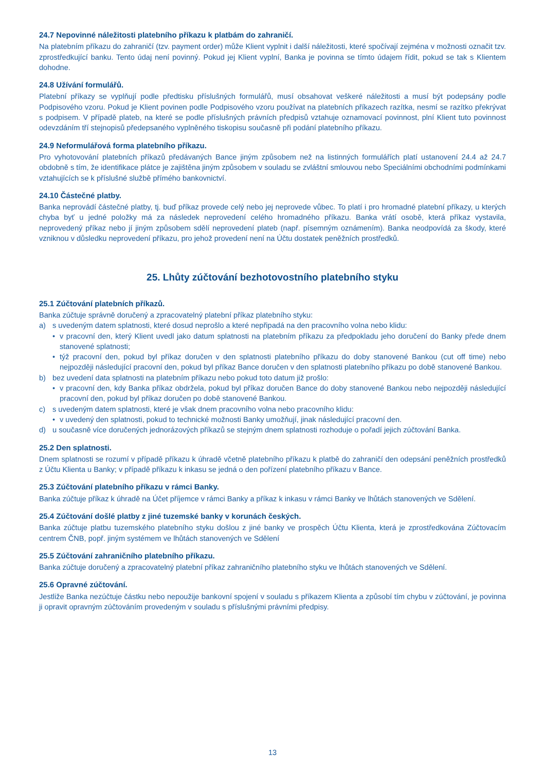24.7 Nepovinné náležitosti platebního příkazu k platbám do zahraničí.
Na platebním příkazu do zahraničí (tzv. payment order) může Klient vyplnit i další náležitosti, které spočívají zejména v možnosti označit tzv. zprostředkující banku. Tento údaj není povinný. Pokud jej Klient vyplní, Banka je povinna se tímto údajem řídit, pokud se tak s Klientem dohodne.
24.8 Užívání formulářů.
Platební příkazy se vyplňují podle předtisku příslušných formulářů, musí obsahovat veškeré náležitosti a musí být podepsány podle Podpisového vzoru. Pokud je Klient povinen podle Podpisového vzoru používat na platebních příkazech razítka, nesmí se razítko překrývat s podpisem. V případě plateb, na které se podle příslušných právních předpisů vztahuje oznamovací povinnost, plní Klient tuto povinnost odevzdáním tří stejnopisů předepsaného vyplněného tiskopisu současně při podání platebního příkazu.
24.9 Neformulářová forma platebního příkazu.
Pro vyhotovování platebních příkazů předávaných Bance jiným způsobem než na listinných formulářích platí ustanovení 24.4 až 24.7 obdobně s tím, že identifikace plátce je zajištěna jiným způsobem v souladu se zvláštní smlouvou nebo Speciálními obchodními podmínkami vztahujících se k příslušné službě přímého bankovnictví.
24.10 Částečné platby.
Banka neprovádí částečné platby, tj. buď příkaz provede celý nebo jej neprovede vůbec. To platí i pro hromadné platební příkazy, u kterých chyba byť u jedné položky má za následek neprovedení celého hromadného příkazu. Banka vrátí osobě, která příkaz vystavila, neprovedený příkaz nebo jí jiným způsobem sdělí neprovedení plateb (např. písemným oznámením). Banka neodpovídá za škody, které vzniknou v důsledku neprovedení příkazu, pro jehož provedení není na Účtu dostatek peněžních prostředků.
25. Lhůty zúčtování bezhotovostního platebního styku
25.1 Zúčtování platebních příkazů.
Banka zúčtuje správně doručený a zpracovatelný platební příkaz platebního styku:
a) s uvedeným datem splatnosti, které dosud neprošlo a které nepřipadá na den pracovního volna nebo klidu:
• v pracovní den, který Klient uvedl jako datum splatnosti na platebním příkazu za předpokladu jeho doručení do Banky přede dnem stanovené splatnosti;
• týž pracovní den, pokud byl příkaz doručen v den splatnosti platebního příkazu do doby stanovené Bankou (cut off time) nebo nejpozději následující pracovní den, pokud byl příkaz Bance doručen v den splatnosti platebního příkazu po době stanovené Bankou.
b) bez uvedení data splatnosti na platebním příkazu nebo pokud toto datum již prošlo:
• v pracovní den, kdy Banka příkaz obdržela, pokud byl příkaz doručen Bance do doby stanovené Bankou nebo nejpozději následující pracovní den, pokud byl příkaz doručen po době stanovené Bankou.
c) s uvedeným datem splatnosti, které je však dnem pracovního volna nebo pracovního klidu:
• v uvedený den splatnosti, pokud to technické možnosti Banky umožňují, jinak následující pracovní den.
d) u současně více doručených jednorázových příkazů se stejným dnem splatnosti rozhoduje o pořadí jejich zúčtování Banka.
25.2 Den splatnosti.
Dnem splatnosti se rozumí v případě příkazu k úhradě včetně platebního příkazu k platbě do zahraničí den odepsání peněžních prostředků z Účtu Klienta u Banky; v případě příkazu k inkasu se jedná o den pořízení platebního příkazu v Bance.
25.3 Zúčtování platebního příkazu v rámci Banky.
Banka zúčtuje příkaz k úhradě na Účet příjemce v rámci Banky a příkaz k inkasu v rámci Banky ve lhůtách stanovených ve Sdělení.
25.4 Zúčtování došlé platby z jiné tuzemské banky v korunách českých.
Banka zúčtuje platbu tuzemského platebního styku došlou z jiné banky ve prospěch Účtu Klienta, která je zprostředkována Zúčtovacím centrem ČNB, popř. jiným systémem ve lhůtách stanovených ve Sdělení
25.5 Zúčtování zahraničního platebního příkazu.
Banka zúčtuje doručený a zpracovatelný platební příkaz zahraničního platebního styku ve lhůtách stanovených ve Sdělení.
25.6 Opravné zúčtování.
Jestliže Banka nezúčtuje částku nebo nepoužije bankovní spojení v souladu s příkazem Klienta a způsobí tím chybu v zúčtování, je povinna ji opravit opravným zúčtováním provedeným v souladu s příslušnými právními předpisy.
13